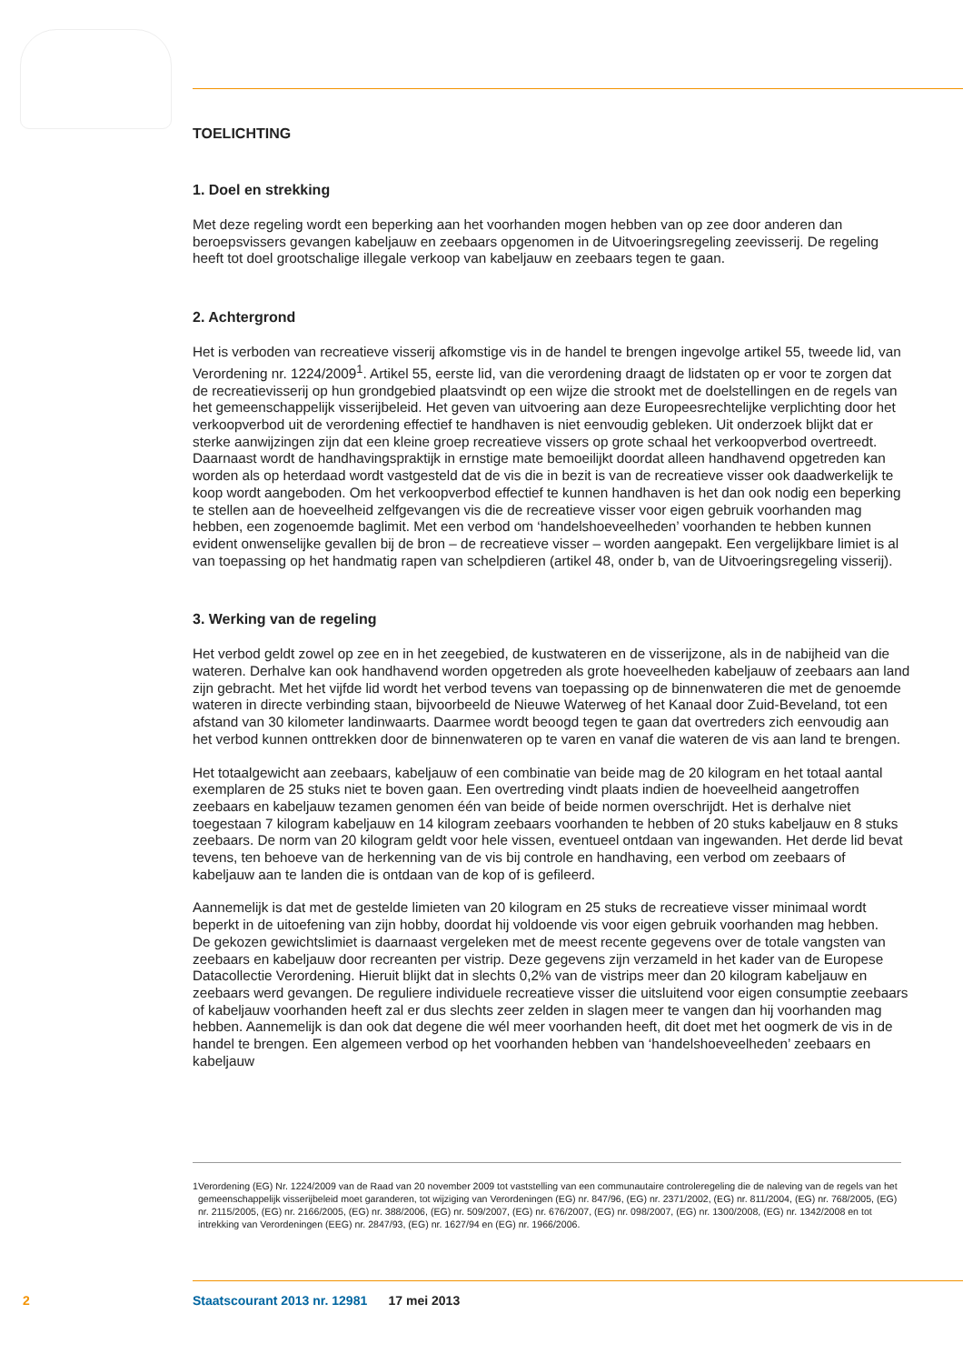TOELICHTING
1. Doel en strekking
Met deze regeling wordt een beperking aan het voorhanden mogen hebben van op zee door anderen dan beroepsvissers gevangen kabeljauw en zeebaars opgenomen in de Uitvoeringsregeling zeevisserij. De regeling heeft tot doel grootschalige illegale verkoop van kabeljauw en zeebaars tegen te gaan.
2. Achtergrond
Het is verboden van recreatieve visserij afkomstige vis in de handel te brengen ingevolge artikel 55, tweede lid, van Verordening nr. 1224/2009<sup>1</sup>. Artikel 55, eerste lid, van die verordening draagt de lidstaten op er voor te zorgen dat de recreatievisserij op hun grondgebied plaatsvindt op een wijze die strookt met de doelstellingen en de regels van het gemeenschappelijk visserijbeleid. Het geven van uitvoering aan deze Europeesrechtelijke verplichting door het verkoopverbod uit de verordening effectief te handhaven is niet eenvoudig gebleken. Uit onderzoek blijkt dat er sterke aanwijzingen zijn dat een kleine groep recreatieve vissers op grote schaal het verkoopverbod overtreedt. Daarnaast wordt de handhavingspraktijk in ernstige mate bemoeilijkt doordat alleen handhavend opgetreden kan worden als op heterdaad wordt vastgesteld dat de vis die in bezit is van de recreatieve visser ook daadwerkelijk te koop wordt aangeboden. Om het verkoopverbod effectief te kunnen handhaven is het dan ook nodig een beperking te stellen aan de hoeveelheid zelfgevangen vis die de recreatieve visser voor eigen gebruik voorhanden mag hebben, een zogenoemde baglimit. Met een verbod om ‘handelshoeveelheden’ voorhanden te hebben kunnen evident onwenselijke gevallen bij de bron – de recreatieve visser – worden aangepakt. Een vergelijkbare limiet is al van toepassing op het handmatig rapen van schelpdieren (artikel 48, onder b, van de Uitvoeringsregeling visserij).
3. Werking van de regeling
Het verbod geldt zowel op zee en in het zeegebied, de kustwateren en de visserijzone, als in de nabijheid van die wateren. Derhalve kan ook handhavend worden opgetreden als grote hoeveelheden kabeljauw of zeebaars aan land zijn gebracht. Met het vijfde lid wordt het verbod tevens van toepassing op de binnenwateren die met de genoemde wateren in directe verbinding staan, bijvoorbeeld de Nieuwe Waterweg of het Kanaal door Zuid-Beveland, tot een afstand van 30 kilometer landinwaarts. Daarmee wordt beoogd tegen te gaan dat overtreders zich eenvoudig aan het verbod kunnen onttrekken door de binnenwateren op te varen en vanaf die wateren de vis aan land te brengen.
Het totaalgewicht aan zeebaars, kabeljauw of een combinatie van beide mag de 20 kilogram en het totaal aantal exemplaren de 25 stuks niet te boven gaan. Een overtreding vindt plaats indien de hoeveelheid aangetroffen zeebaars en kabeljauw tezamen genomen één van beide of beide normen overschrijdt. Het is derhalve niet toegestaan 7 kilogram kabeljauw en 14 kilogram zeebaars voorhanden te hebben of 20 stuks kabeljauw en 8 stuks zeebaars. De norm van 20 kilogram geldt voor hele vissen, eventueel ontdaan van ingewanden. Het derde lid bevat tevens, ten behoeve van de herkenning van de vis bij controle en handhaving, een verbod om zeebaars of kabeljauw aan te landen die is ontdaan van de kop of is gefileerd.
Aannemelijk is dat met de gestelde limieten van 20 kilogram en 25 stuks de recreatieve visser minimaal wordt beperkt in de uitoefening van zijn hobby, doordat hij voldoende vis voor eigen gebruik voorhanden mag hebben.
De gekozen gewichtslimiet is daarnaast vergeleken met de meest recente gegevens over de totale vangsten van zeebaars en kabeljauw door recreanten per vistrip. Deze gegevens zijn verzameld in het kader van de Europese Datacollectie Verordening. Hieruit blijkt dat in slechts 0,2% van de vistrips meer dan 20 kilogram kabeljauw en zeebaars werd gevangen. De reguliere individuele recreatieve visser die uitsluitend voor eigen consumptie zeebaars of kabeljauw voorhanden heeft zal er dus slechts zeer zelden in slagen meer te vangen dan hij voorhanden mag hebben. Aannemelijk is dan ook dat degene die wél meer voorhanden heeft, dit doet met het oogmerk de vis in de handel te brengen. Een algemeen verbod op het voorhanden hebben van ‘handelshoeveelheden’ zeebaars en kabeljauw
1 Verordening (EG) Nr. 1224/2009 van de Raad van 20 november 2009 tot vaststelling van een communautaire controleregeling die de naleving van de regels van het gemeenschappelijk visserijbeleid moet garanderen, tot wijziging van Verordeningen (EG) nr. 847/96, (EG) nr. 2371/2002, (EG) nr. 811/2004, (EG) nr. 768/2005, (EG) nr. 2115/2005, (EG) nr. 2166/2005, (EG) nr. 388/2006, (EG) nr. 509/2007, (EG) nr. 676/2007, (EG) nr. 098/2007, (EG) nr. 1300/2008, (EG) nr. 1342/2008 en tot intrekking van Verordeningen (EEG) nr. 2847/93, (EG) nr. 1627/94 en (EG) nr. 1966/2006.
2
Staatscourant 2013 nr. 12981 17 mei 2013